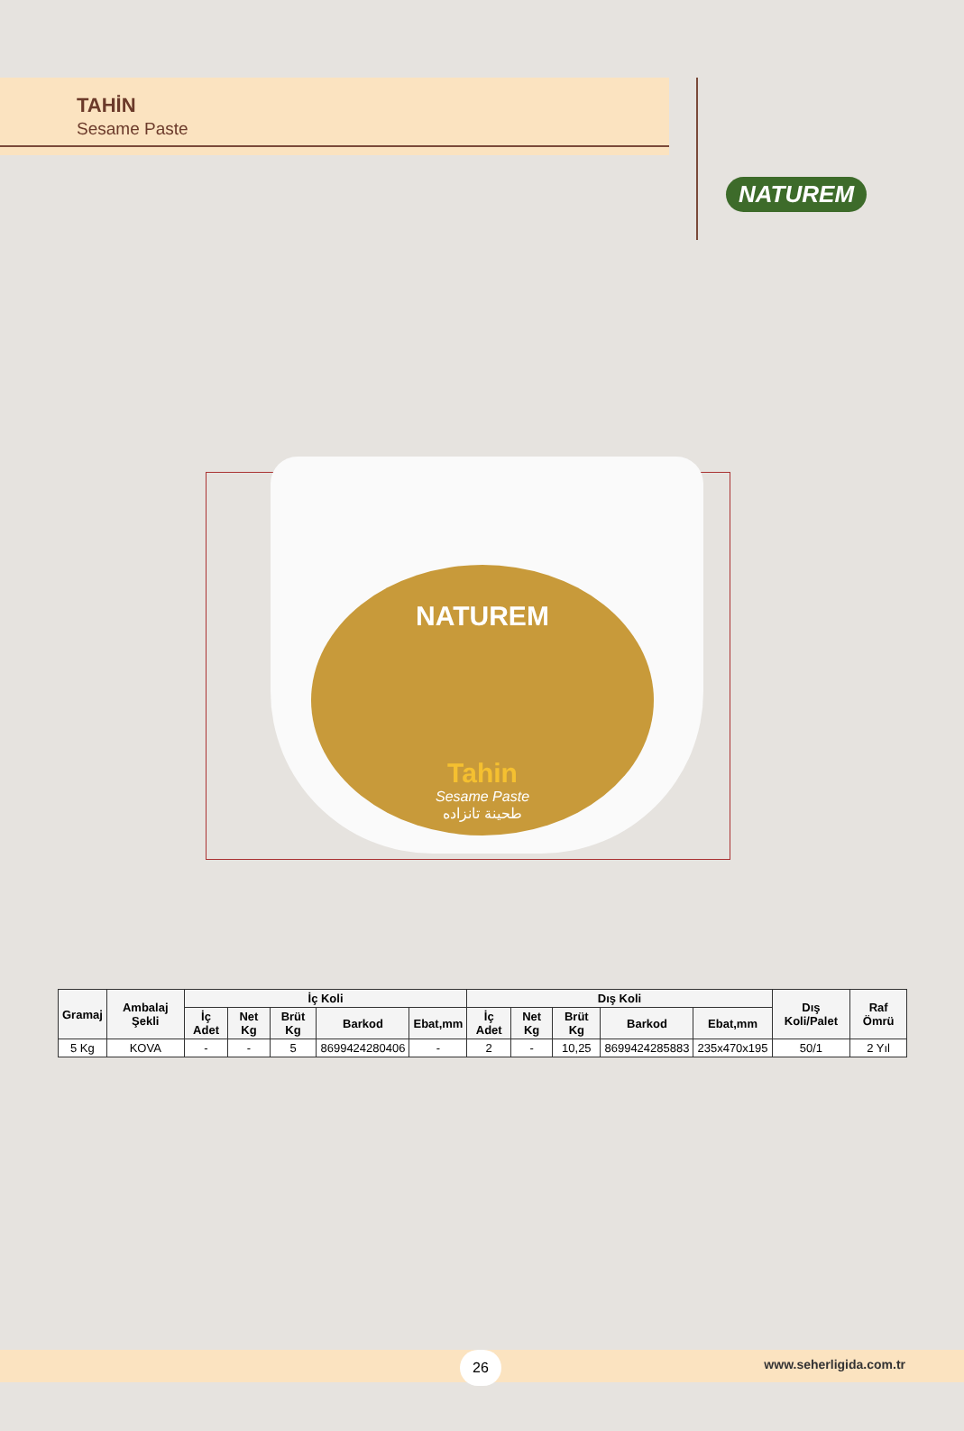TAHİN
Sesame Paste
NATUREM
NATUREM
Tahin
Sesame Paste
طحينة تانزاده
| Gramaj | Ambalaj Şekli | İç Koli | | | | | Dış Koli | | | | | Dış Koli/Palet | Raf Ömrü |
| --- | --- | --- | --- | --- | --- | --- | --- | --- | --- | --- | --- | --- | --- |
| | | İç Adet | Net Kg | Brüt Kg | Barkod | Ebat,mm | İç Adet | Net Kg | Brüt Kg | Barkod | Ebat,mm | | |
| 5 Kg | KOVA | - | - | 5 | 8699424280406 | - | 2 | - | 10,25 | 8699424285883 | 235x470x195 | 50/1 | 2 Yıl |
26 www.seherligida.com.tr